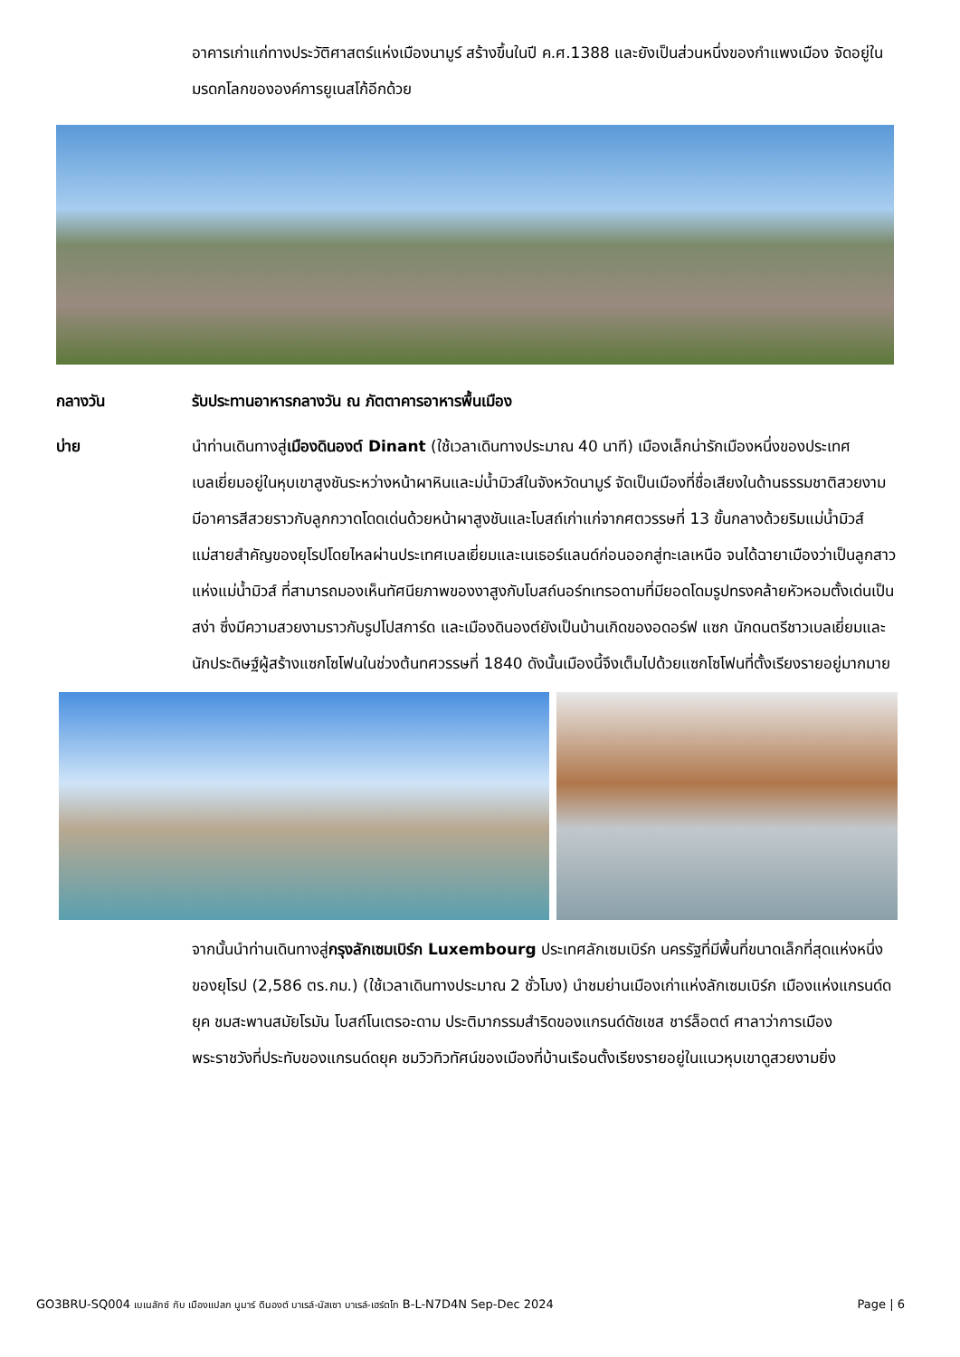อาคารเก่าแก่ทางประวัติศาสตร์แห่งเมืองนามูร์ สร้างขึ้นในปี ค.ศ.1388 และยังเป็นส่วนหนึ่งของกำแพงเมือง จัดอยู่ในมรดกโลกขององค์การยูเนสโก้อีกด้วย
กลางวัน รับประทานอาหารกลางวัน ณ ภัตตาคารอาหารพื้นเมือง
บ่าย นำท่านเดินทางสู่เมืองดินองต์ Dinant (ใช้เวลาเดินทางประมาณ 40 นาที) เมืองเล็กน่ารักเมืองหนึ่งของประเทศเบลเยี่ยมอยู่ในหุบเขาสูงชันระหว่างหน้าผาหินและม่น้ำมิวส์ในจังหวัดนามูร์ จัดเป็นเมืองที่ชื่อเสียงในด้านธรรมชาติสวยงาม มีอาคารสีสวยราวกับลูกกวาดโดดเด่นด้วยหน้าผาสูงชันและโบสถ์เก่าแก่จากศตวรรษที่ 13 ขั้นกลางด้วยริมแม่น้ำมิวส์แม่สายสำคัญของยุโรปโดยไหลผ่านประเทศเบลเยี่ยมและเนเธอร์แลนด์ก่อนออกสู่ทะเลเหนือ จนได้ฉายาเมืองว่าเป็นลูกสาวแห่งแม่น้ำมิวส์ ที่สามารถมองเห็นทัศนียภาพของงาสูงกับโบสถ์นอร์ทเทรอดามที่มียอดโดมรูปทรงคล้ายหัวหอมตั้งเด่นเป็นสง่า ซึ่งมีความสวยงามราวกับรูปโปสการ์ด และเมืองดินองต์ยังเป็นบ้านเกิดของอดอร์ฟ แซก นักดนตรีชาวเบลเยี่ยมและนักประดิษฐ์ผู้สร้างแซกโซโฟนในช่วงต้นทศวรรษที่ 1840 ดังนั้นเมืองนี้จึงเต็มไปด้วยแซกโซโฟนที่ตั้งเรียงรายอยู่มากมาย
จากนั้นนำท่านเดินทางสู่กรุงลักเซมเบิร์ก Luxembourg ประเทศลักเซมเบิร์ก นครรัฐที่มีพื้นที่ขนาดเล็กที่สุดแห่งหนึ่งของยุโรป (2,586 ตร.กม.) (ใช้เวลาเดินทางประมาณ 2 ชั่วโมง) นำชมย่านเมืองเก่าแห่งลักเซมเบิร์ก เมืองแห่งแกรนด์ดยุค ชมสะพานสมัยโรมัน โบสถ์โนเตรอะดาม ประติมากรรมสำริดของแกรนด์ดัชเชส ชาร์ล็อตต์ ศาลาว่าการเมือง พระราชวังที่ประทับของแกรนด์ดยุค ชมวิวทิวทัศน์ของเมืองที่บ้านเรือนตั้งเรียงรายอยู่ในแนวหุบเขาดูสวยงามยิ่ง
GO3BRU-SQ004 เบเนลักซ์ กับ เมืองแปลก นูมาร์ ดินองต์ บาเรล์-นัสเซา บาเรล์-เฮร์ตโท B-L-N7D4N Sep-Dec 2024 Page | 6